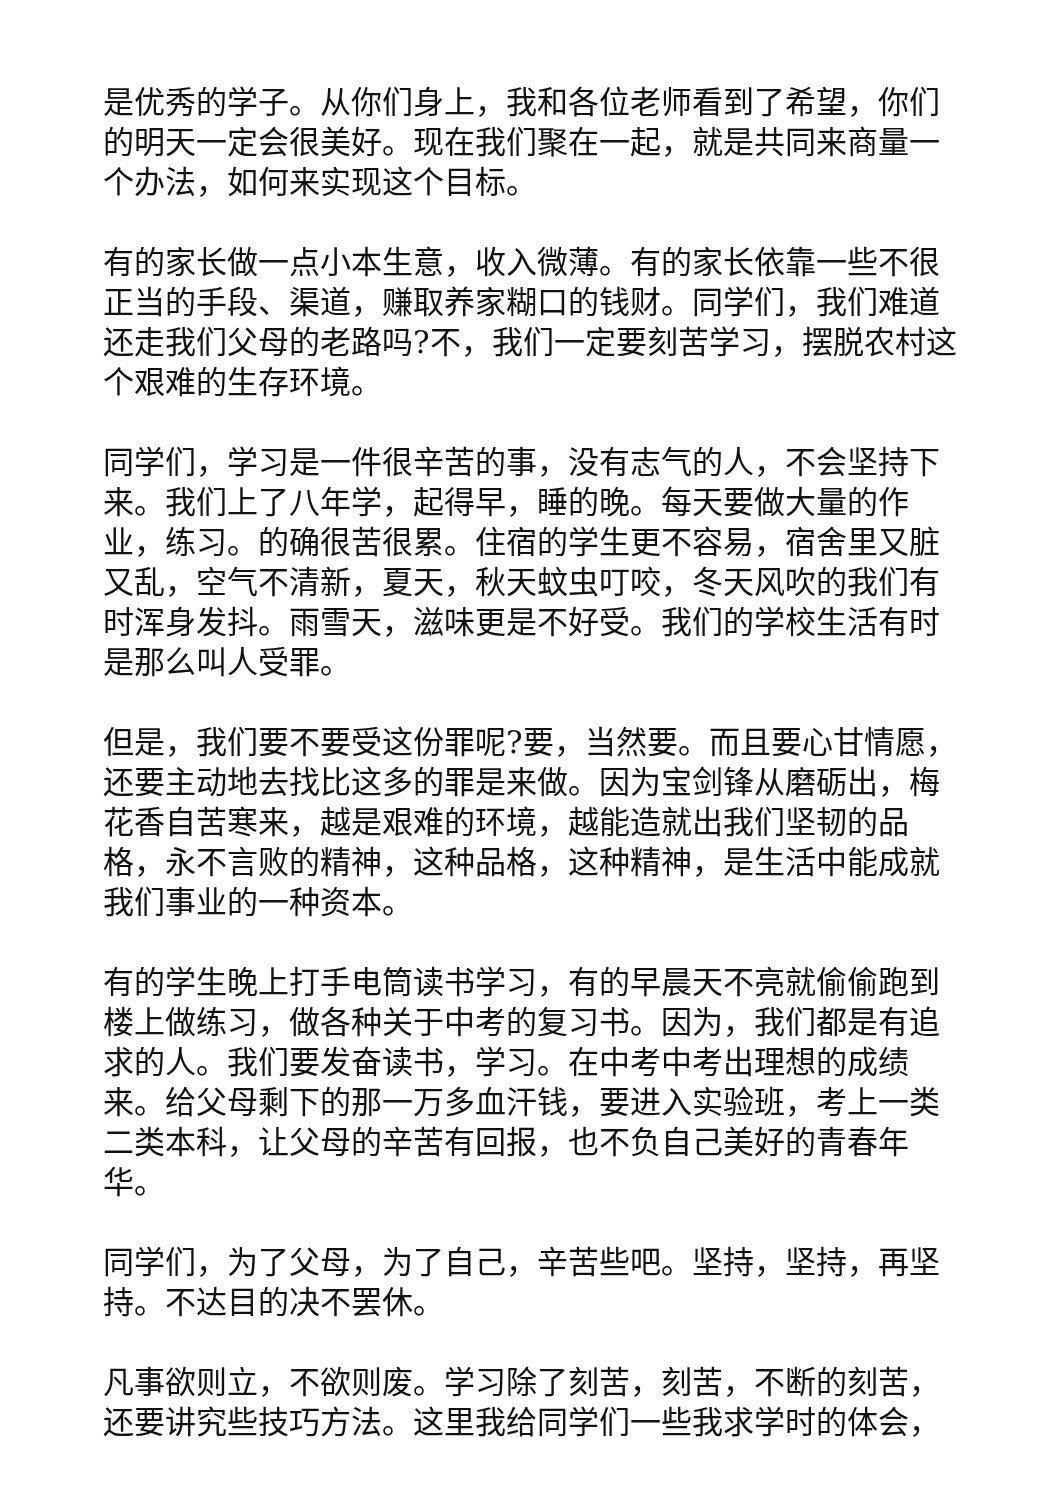是优秀的学子。从你们身上，我和各位老师看到了希望，你们的明天一定会很美好。现在我们聚在一起，就是共同来商量一个办法，如何来实现这个目标。
有的家长做一点小本生意，收入微薄。有的家长依靠一些不很正当的手段、渠道，赚取养家糊口的钱财。同学们，我们难道还走我们父母的老路吗?不，我们一定要刻苦学习，摆脱农村这个艰难的生存环境。
同学们，学习是一件很辛苦的事，没有志气的人，不会坚持下来。我们上了八年学，起得早，睡的晚。每天要做大量的作业，练习。的确很苦很累。住宿的学生更不容易，宿舍里又脏又乱，空气不清新，夏天，秋天蚊虫叮咬，冬天风吹的我们有时浑身发抖。雨雪天，滋味更是不好受。我们的学校生活有时是那么叫人受罪。
但是，我们要不要受这份罪呢?要，当然要。而且要心甘情愿，还要主动地去找比这多的罪是来做。因为宝剑锋从磨砺出，梅花香自苦寒来，越是艰难的环境，越能造就出我们坚韧的品格，永不言败的精神，这种品格，这种精神，是生活中能成就我们事业的一种资本。
有的学生晚上打手电筒读书学习，有的早晨天不亮就偷偷跑到楼上做练习，做各种关于中考的复习书。因为，我们都是有追求的人。我们要发奋读书，学习。在中考中考出理想的成绩来。给父母剩下的那一万多血汗钱，要进入实验班，考上一类二类本科，让父母的辛苦有回报，也不负自己美好的青春年华。
同学们，为了父母，为了自己，辛苦些吧。坚持，坚持，再坚持。不达目的决不罢休。
凡事欲则立，不欲则废。学习除了刻苦，刻苦，不断的刻苦，还要讲究些技巧方法。这里我给同学们一些我求学时的体会，